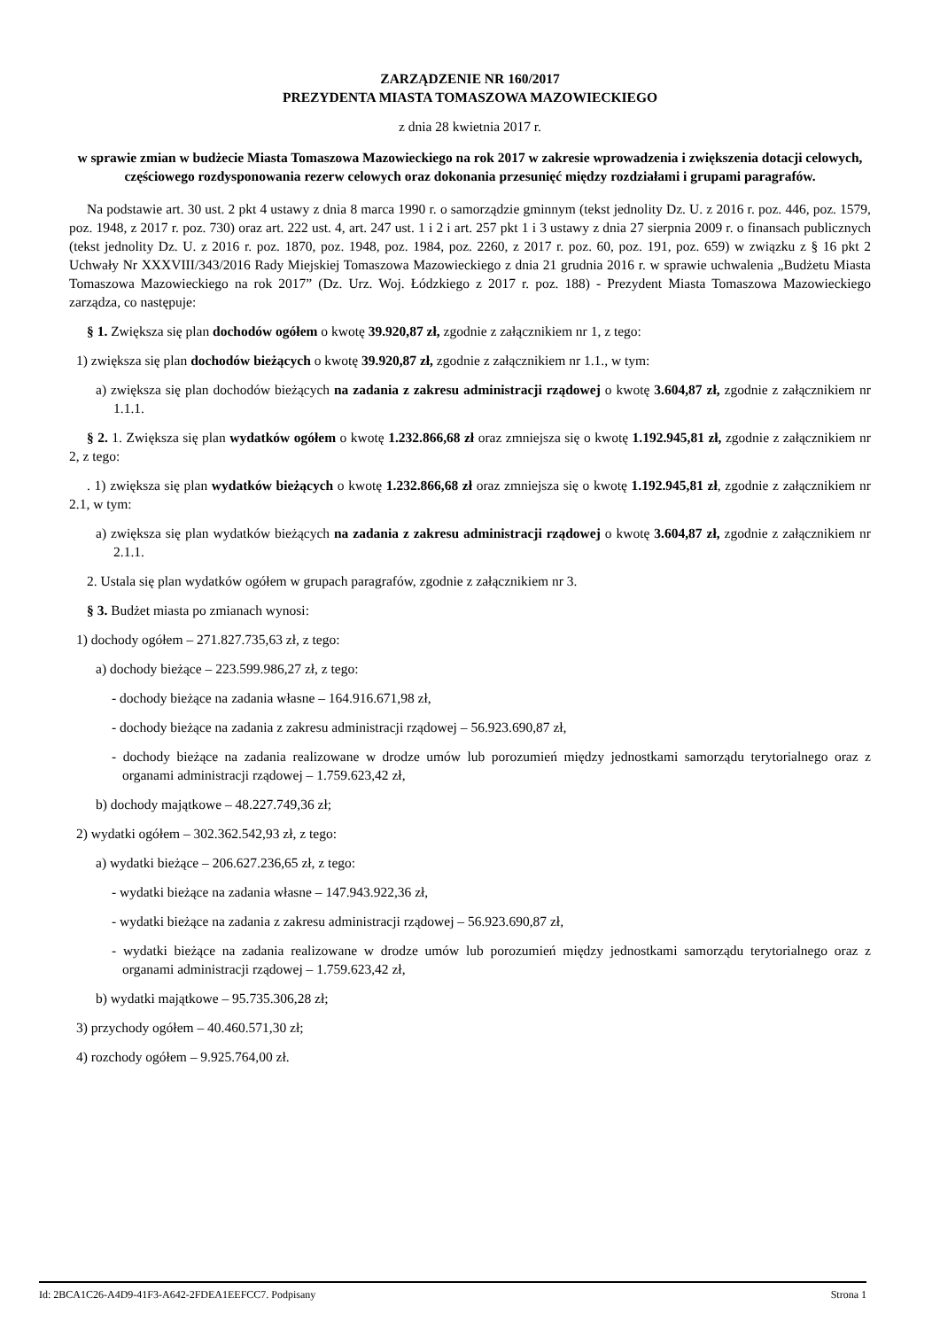ZARZĄDZENIE NR 160/2017
PREZYDENTA MIASTA TOMASZOWA MAZOWIECKIEGO
z dnia 28 kwietnia 2017 r.
w sprawie zmian w budżecie Miasta Tomaszowa Mazowieckiego na rok 2017 w zakresie wprowadzenia i zwiększenia dotacji celowych, częściowego rozdysponowania rezerw celowych oraz dokonania przesunięć między rozdziałami i grupami paragrafów.
Na podstawie art. 30 ust. 2 pkt 4 ustawy z dnia 8 marca 1990 r. o samorządzie gminnym (tekst jednolity Dz. U. z 2016 r. poz. 446, poz. 1579, poz. 1948, z 2017 r. poz. 730) oraz art. 222 ust. 4, art. 247 ust. 1 i 2 i art. 257 pkt 1 i 3 ustawy z dnia 27 sierpnia 2009 r. o finansach publicznych (tekst jednolity Dz. U. z 2016 r. poz. 1870, poz. 1948, poz. 1984, poz. 2260, z 2017 r. poz. 60, poz. 191, poz. 659) w związku z § 16 pkt 2 Uchwały Nr XXXVIII/343/2016 Rady Miejskiej Tomaszowa Mazowieckiego z dnia 21 grudnia 2016 r. w sprawie uchwalenia „Budżetu Miasta Tomaszowa Mazowieckiego na rok 2017” (Dz. Urz. Woj. Łódzkiego z 2017 r. poz. 188) - Prezydent Miasta Tomaszowa Mazowieckiego zarządza, co następuje:
§ 1. Zwiększa się plan dochodów ogółem o kwotę 39.920,87 zł, zgodnie z załącznikiem nr 1, z tego:
1) zwiększa się plan dochodów bieżących o kwotę 39.920,87 zł, zgodnie z załącznikiem nr 1.1., w tym:
a) zwiększa się plan dochodów bieżących na zadania z zakresu administracji rządowej o kwotę 3.604,87 zł, zgodnie z załącznikiem nr 1.1.1.
§ 2. 1. Zwiększa się plan wydatków ogółem o kwotę 1.232.866,68 zł oraz zmniejsza się o kwotę 1.192.945,81 zł, zgodnie z załącznikiem nr 2, z tego:
. 1) zwiększa się plan wydatków bieżących o kwotę 1.232.866,68 zł oraz zmniejsza się o kwotę 1.192.945,81 zł, zgodnie z załącznikiem nr 2.1, w tym:
a) zwiększa się plan wydatków bieżących na zadania z zakresu administracji rządowej o kwotę 3.604,87 zł, zgodnie z załącznikiem nr 2.1.1.
2. Ustala się plan wydatków ogółem w grupach paragrafów, zgodnie z załącznikiem nr 3.
§ 3. Budżet miasta po zmianach wynosi:
1) dochody ogółem – 271.827.735,63 zł, z tego:
a) dochody bieżące – 223.599.986,27 zł, z tego:
- dochody bieżące na zadania własne – 164.916.671,98 zł,
- dochody bieżące na zadania z zakresu administracji rządowej – 56.923.690,87 zł,
- dochody bieżące na zadania realizowane w drodze umów lub porozumień między jednostkami samorządu terytorialnego oraz z organami administracji rządowej – 1.759.623,42 zł,
b) dochody majątkowe – 48.227.749,36 zł;
2) wydatki ogółem – 302.362.542,93 zł, z tego:
a) wydatki bieżące – 206.627.236,65 zł, z tego:
- wydatki bieżące na zadania własne – 147.943.922,36 zł,
- wydatki bieżące na zadania z zakresu administracji rządowej – 56.923.690,87 zł,
- wydatki bieżące na zadania realizowane w drodze umów lub porozumień między jednostkami samorządu terytorialnego oraz z organami administracji rządowej – 1.759.623,42 zł,
b) wydatki majątkowe – 95.735.306,28 zł;
3) przychody ogółem – 40.460.571,30 zł;
4) rozchody ogółem – 9.925.764,00 zł.
Id: 2BCA1C26-A4D9-41F3-A642-2FDEA1EEFCC7. Podpisany Strona 1